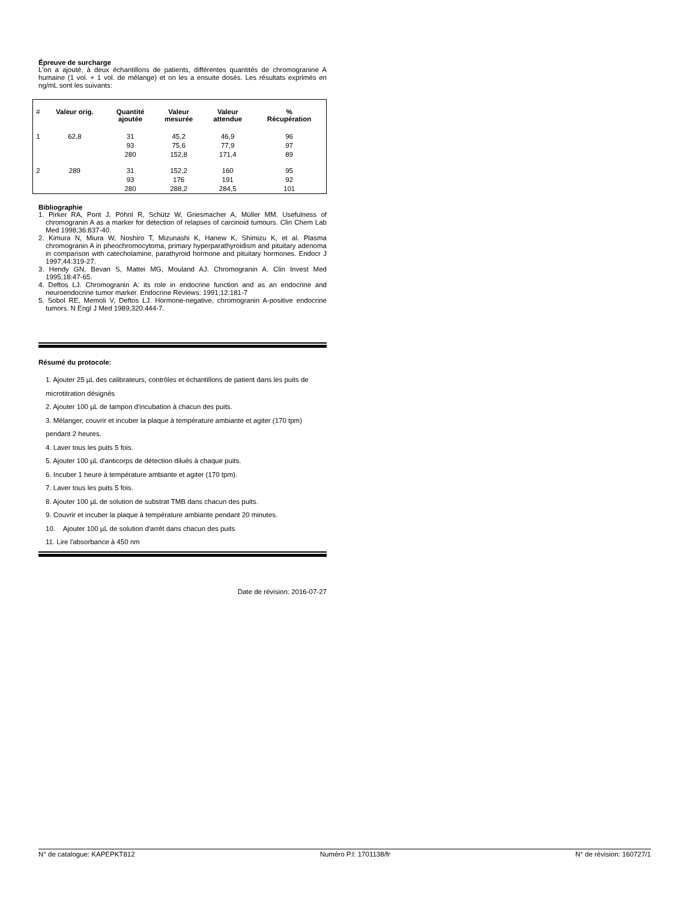Épreuve de surcharge
L'on a ajouté, à deux échantillons de patients, différentes quantités de chromogranine A humaine (1 vol. + 1 vol. de mélange) et on les a ensuite dosés. Les résultats exprimés en ng/mL sont les suivants:
| # | Valeur orig. | Quantité ajoutée | Valeur mesurée | Valeur attendue | % Récupération |
| --- | --- | --- | --- | --- | --- |
| 1 | 62,8 | 31 | 45,2 | 46,9 | 96 |
| | | 93 | 75,6 | 77,9 | 97 |
| | | 280 | 152,8 | 171,4 | 89 |
| 2 | 289 | 31 | 152,2 | 160 | 95 |
| | | 93 | 176 | 191 | 92 |
| | | 280 | 288,2 | 284,5 | 101 |
Bibliographie
1. Pirker RA, Pont J, Pöhnl R, Schütz W, Griesmacher A, Müller MM. Usefulness of chromogranin A as a marker for detection of relapses of carcinoid tumours. Clin Chem Lab Med 1998;36:837-40.
2. Kimura N, Miura W, Noshiro T, Mizunashi K, Hanew K, Shimizu K, et al. Plasma chromogranin A in pheochromocytoma, primary hyperparathyroidism and pituitary adenoma in comparison with catecholamine, parathyroid hormone and pituitary hormones. Endocr J 1997;44:319-27.
3. Hendy GN, Bevan S, Mattei MG, Mouland AJ. Chromogranin A. Clin Invest Med 1995;18:47-65.
4. Deftos LJ. Chromogranin A: its role in endocrine function and as an endocrine and neuroendocrine tumor marker. Endocrine Reviews: 1991;12:181-7
5. Sobol RE, Memoli V, Deftos LJ. Hormone-negative, chromogranin A-positive endocrine tumors. N Engl J Med 1989;320:444-7.
Résumé du protocole:
1. Ajouter 25 µL des calibrateurs, contrôles et échantillons de patient dans les puits de microtitration désignés
2. Ajouter 100 µL de tampon d'incubation à chacun des puits.
3. Mélanger, couvrir et incuber la plaque à température ambiante et agiter (170 tpm) pendant 2 heures.
4. Laver tous les puits 5 fois.
5. Ajouter 100 µL d'anticorps de détection dilués à chaque puits.
6. Incuber 1 heure à température ambiante et agiter (170 tpm).
7. Laver tous les puits 5 fois.
8. Ajouter 100 µL de solution de substrat TMB dans chacun des puits.
9. Couvrir et incuber la plaque à température ambiante pendant 20 minutes.
10. Ajouter 100 µL de solution d'arrêt dans chacun des puits
11. Lire l'absorbance à 450 nm
Date de révision: 2016-07-27
N° de catalogue: KAPEPKT812 Numéro P.I: 1701138/fr N° de révision: 160727/1